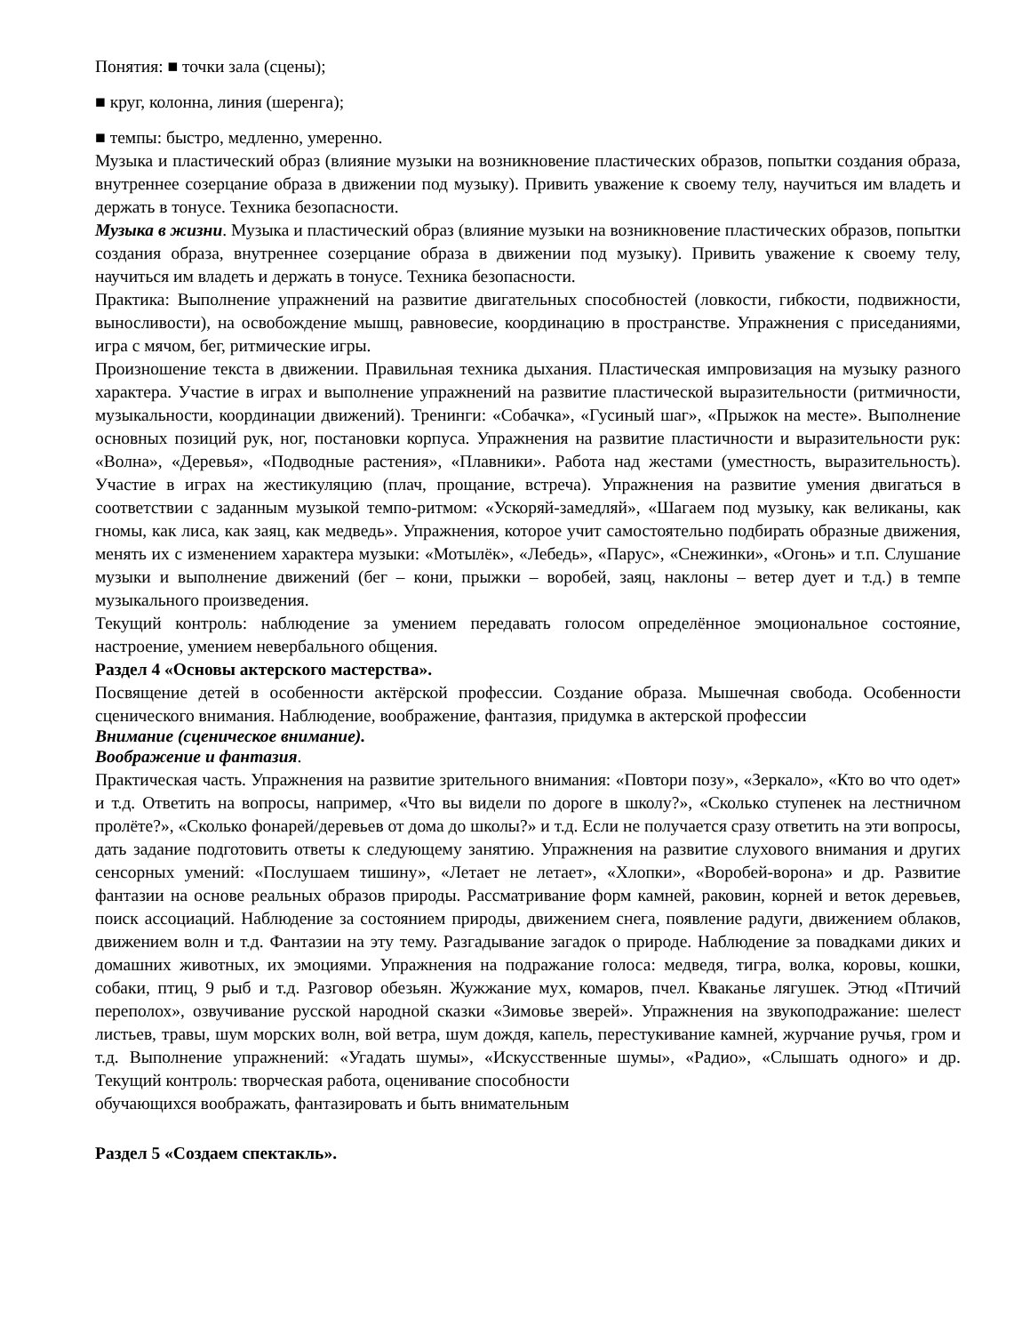Понятия: ■ точки зала (сцены);
■ круг, колонна, линия (шеренга);
■ темпы: быстро, медленно, умеренно.
Музыка и пластический образ (влияние музыки на возникновение пластических образов, попытки создания образа, внутреннее созерцание образа в движении под музыку). Привить уважение к своему телу, научиться им владеть и держать в тонусе. Техника безопасности.
Музыка в жизни. Музыка и пластический образ (влияние музыки на возникновение пластических образов, попытки создания образа, внутреннее созерцание образа в движении под музыку). Привить уважение к своему телу, научиться им владеть и держать в тонусе. Техника безопасности.
Практика: Выполнение упражнений на развитие двигательных способностей (ловкости, гибкости, подвижности, выносливости), на освобождение мышц, равновесие, координацию в пространстве. Упражнения с приседаниями, игра с мячом, бег, ритмические игры.
Произношение текста в движении. Правильная техника дыхания. Пластическая импровизация на музыку разного характера. Участие в играх и выполнение упражнений на развитие пластической выразительности (ритмичности, музыкальности, координации движений). Тренинги: «Собачка», «Гусиный шаг», «Прыжок на месте». Выполнение основных позиций рук, ног, постановки корпуса. Упражнения на развитие пластичности и выразительности рук: «Волна», «Деревья», «Подводные растения», «Плавники». Работа над жестами (уместность, выразительность). Участие в играх на жестикуляцию (плач, прощание, встреча). Упражнения на развитие умения двигаться в соответствии с заданным музыкой темпо-ритмом: «Ускоряй-замедляй», «Шагаем под музыку, как великаны, как гномы, как лиса, как заяц, как медведь». Упражнения, которое учит самостоятельно подбирать образные движения, менять их с изменением характера музыки: «Мотылёк», «Лебедь», «Парус», «Снежинки», «Огонь» и т.п. Слушание музыки и выполнение движений (бег – кони, прыжки – воробей, заяц, наклоны – ветер дует и т.д.) в темпе музыкального произведения.
Текущий контроль: наблюдение за умением передавать голосом определённое эмоциональное состояние, настроение, умением невербального общения.
Раздел 4 «Основы актерского мастерства».
Посвящение детей в особенности актёрской профессии. Создание образа. Мышечная свобода. Особенности сценического внимания. Наблюдение, воображение, фантазия, придумка в актерской профессии
Внимание (сценическое внимание).
Воображение и фантазия.
Практическая часть. Упражнения на развитие зрительного внимания: «Повтори позу», «Зеркало», «Кто во что одет» и т.д. Ответить на вопросы, например, «Что вы видели по дороге в школу?», «Сколько ступенек на лестничном пролёте?», «Сколько фонарей/деревьев от дома до школы?» и т.д. Если не получается сразу ответить на эти вопросы, дать задание подготовить ответы к следующему занятию. Упражнения на развитие слухового внимания и других сенсорных умений: «Послушаем тишину», «Летает не летает», «Хлопки», «Воробей-ворона» и др. Развитие фантазии на основе реальных образов природы. Рассматривание форм камней, раковин, корней и веток деревьев, поиск ассоциаций. Наблюдение за состоянием природы, движением снега, появление радуги, движением облаков, движением волн и т.д. Фантазии на эту тему. Разгадывание загадок о природе. Наблюдение за повадками диких и домашних животных, их эмоциями. Упражнения на подражание голоса: медведя, тигра, волка, коровы, кошки, собаки, птиц, 9 рыб и т.д. Разговор обезьян. Жужжание мух, комаров, пчел. Кваканье лягушек. Этюд «Птичий переполох», озвучивание русской народной сказки «Зимовье зверей». Упражнения на звукоподражание: шелест листьев, травы, шум морских волн, вой ветра, шум дождя, капель, перестукивание камней, журчание ручья, гром и т.д. Выполнение упражнений: «Угадать шумы», «Искусственные шумы», «Радио», «Слышать одного» и др. Текущий контроль: творческая работа, оценивание способности
обучающихся воображать, фантазировать и быть внимательным
Раздел 5 «Создаем спектакль».